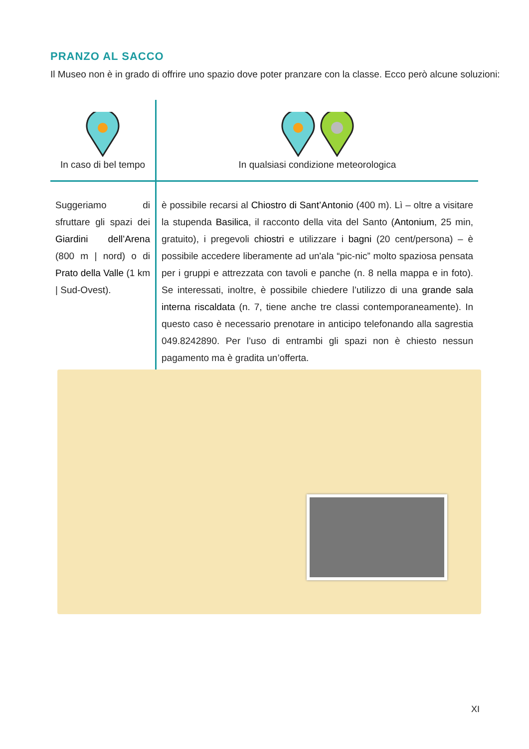PRANZO AL SACCO
Il Museo non è in grado di offrire uno spazio dove poter pranzare con la classe. Ecco però alcune soluzioni:
| In caso di bel tempo | In qualsiasi condizione meteorologica |
| Suggeriamo di sfruttare gli spazi dei Giardini dell’Arena (800 m / nord) o di Prato della Valle (1 km / Sud-Ovest). | è possibile recarsi al Chiostro di Sant’Antonio (400 m). Lì – oltre a visitare la stupenda Basilica , il racconto della vita del Santo ( Antonium , 25 min, gratuito), i pregevoli chiostri e utilizzare i bagni (20 cent/persona) – è possibile accedere liberamente ad un'ala “pic-nic” molto spaziosa pensata per i gruppi e attrezzata con tavoli e panche (n. 8 nella mappa e in foto). Se interessati, inoltre, è possibile chiedere l’utilizzo di una grande sala interna riscaldata (n. 7, tiene anche tre classi contemporaneamente). In questo caso è necessario prenotare in anticipo telefonando alla sagrestia 049.8242890. Per l’uso di entrambi gli spazi non è chiesto nessun pagamento ma è gradita un’offerta. |
XI